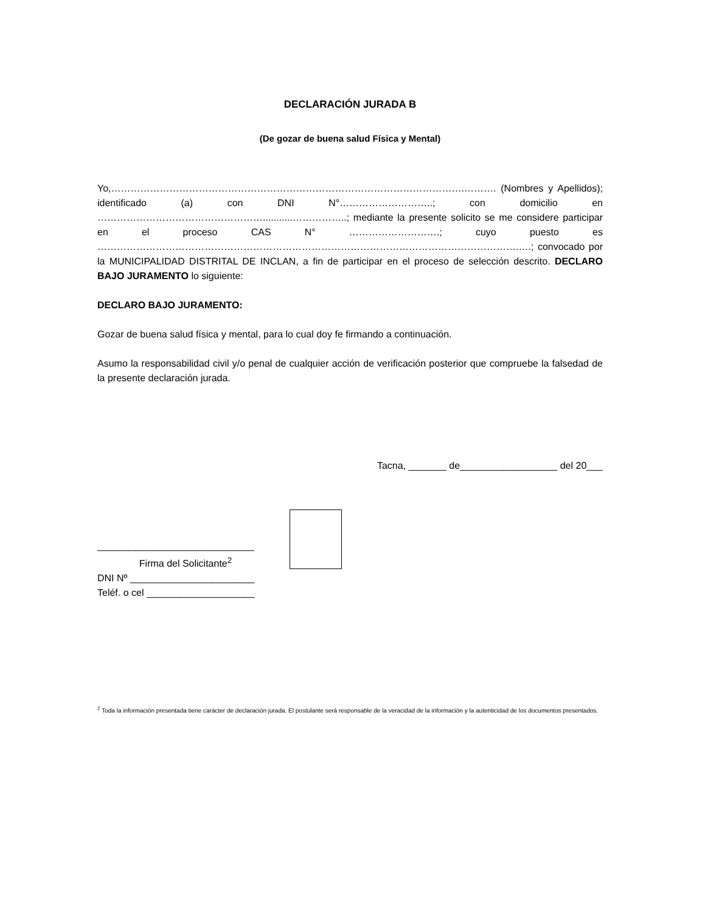DECLARACIÓN JURADA B
(De gozar de buena salud Física y Mental)
Yo,……………………………………………………………………………………………….………. (Nombres y Apellidos); identificado (a) con DNI N°………………………..; con domicilio en ……………………………………………...........……………..; mediante la presente solicito se me considere participar en el proceso CAS N° ……………………….; cuyo puesto es ………………………………………………………………………………………………………………….….; convocado por la MUNICIPALIDAD DISTRITAL DE INCLAN, a fin de participar en el proceso de selección descrito. DECLARO BAJO JURAMENTO lo siguiente:
DECLARO BAJO JURAMENTO:
Gozar de buena salud física y mental, para lo cual doy fe firmando a continuación.
Asumo la responsabilidad civil y/o penal de cualquier acción de verificación posterior que compruebe la falsedad de la presente declaración jurada.
Tacna, _______ de__________________ del 20___
_____________________________
Firma del Solicitante<sup>2</sup>
DNI Nº _______________________
Teléf. o cel ____________________
<sup>2</sup> Toda la información presentada tiene carácter de declaración jurada. El postulante será responsable de la veracidad de la información y la autenticidad de los documentos presentados.